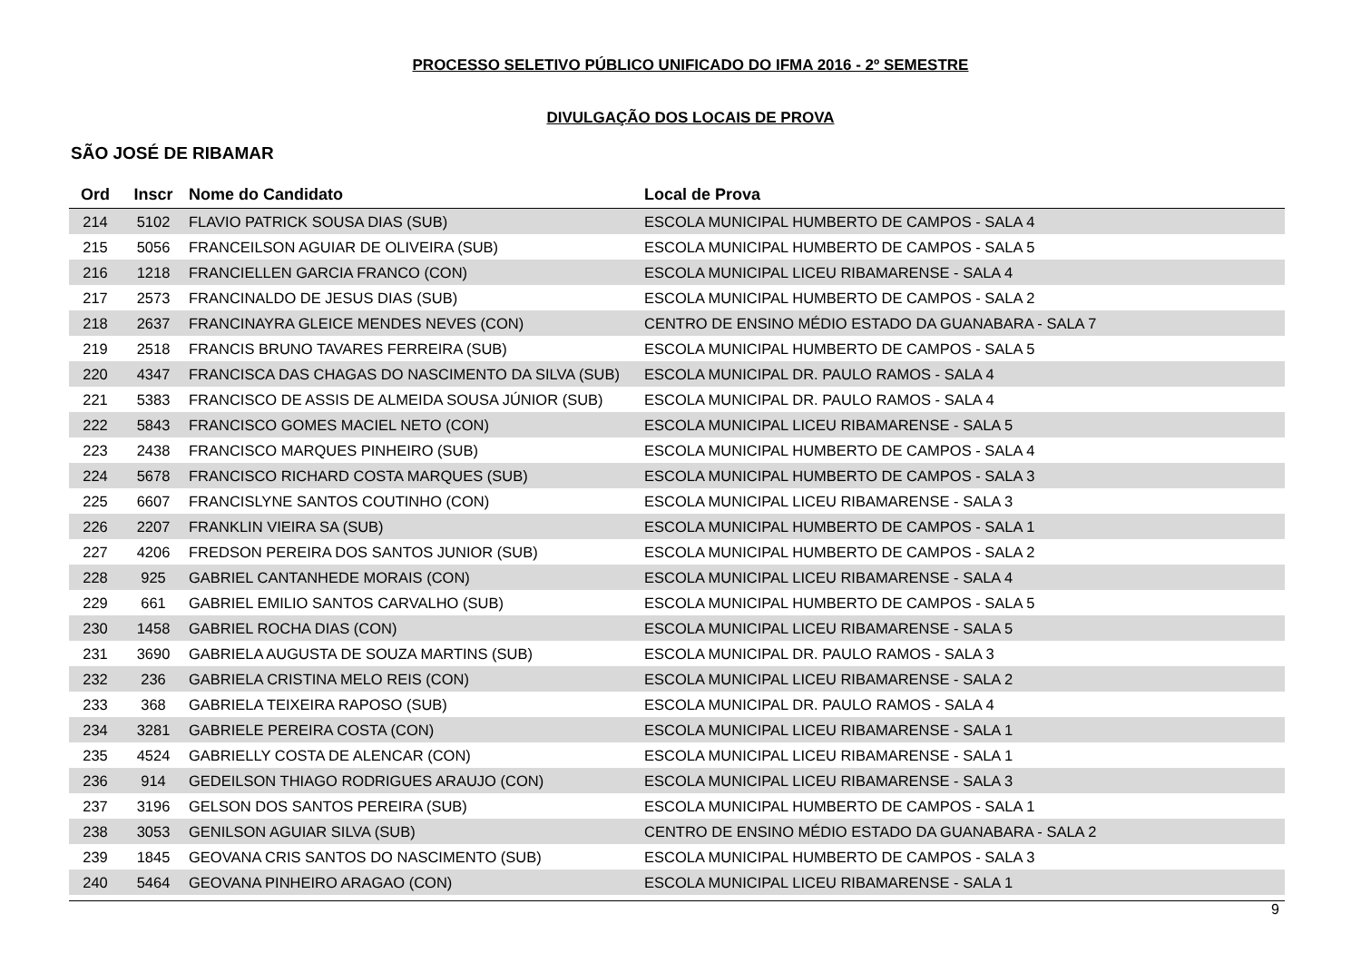PROCESSO SELETIVO PÚBLICO UNIFICADO DO IFMA 2016 - 2º SEMESTRE
DIVULGAÇÃO DOS LOCAIS DE PROVA
SÃO JOSÉ DE RIBAMAR
| Ord | Inscr | Nome do Candidato | Local de Prova |
| --- | --- | --- | --- |
| 214 | 5102 | FLAVIO PATRICK SOUSA DIAS (SUB) | ESCOLA MUNICIPAL HUMBERTO DE CAMPOS - SALA 4 |
| 215 | 5056 | FRANCEILSON AGUIAR DE OLIVEIRA (SUB) | ESCOLA MUNICIPAL HUMBERTO DE CAMPOS - SALA 5 |
| 216 | 1218 | FRANCIELLEN GARCIA FRANCO (CON) | ESCOLA MUNICIPAL LICEU RIBAMARENSE - SALA 4 |
| 217 | 2573 | FRANCINALDO DE JESUS DIAS (SUB) | ESCOLA MUNICIPAL HUMBERTO DE CAMPOS - SALA 2 |
| 218 | 2637 | FRANCINAYRA GLEICE MENDES NEVES (CON) | CENTRO DE ENSINO MÉDIO ESTADO DA GUANABARA - SALA 7 |
| 219 | 2518 | FRANCIS BRUNO TAVARES FERREIRA (SUB) | ESCOLA MUNICIPAL HUMBERTO DE CAMPOS - SALA 5 |
| 220 | 4347 | FRANCISCA DAS CHAGAS DO NASCIMENTO DA SILVA (SUB) | ESCOLA MUNICIPAL DR. PAULO RAMOS - SALA 4 |
| 221 | 5383 | FRANCISCO DE ASSIS DE ALMEIDA SOUSA JÚNIOR (SUB) | ESCOLA MUNICIPAL DR. PAULO RAMOS - SALA 4 |
| 222 | 5843 | FRANCISCO GOMES MACIEL NETO (CON) | ESCOLA MUNICIPAL LICEU RIBAMARENSE - SALA 5 |
| 223 | 2438 | FRANCISCO MARQUES PINHEIRO (SUB) | ESCOLA MUNICIPAL HUMBERTO DE CAMPOS - SALA 4 |
| 224 | 5678 | FRANCISCO RICHARD COSTA MARQUES (SUB) | ESCOLA MUNICIPAL HUMBERTO DE CAMPOS - SALA 3 |
| 225 | 6607 | FRANCISLYNE SANTOS COUTINHO (CON) | ESCOLA MUNICIPAL LICEU RIBAMARENSE - SALA 3 |
| 226 | 2207 | FRANKLIN VIEIRA SA (SUB) | ESCOLA MUNICIPAL HUMBERTO DE CAMPOS - SALA 1 |
| 227 | 4206 | FREDSON PEREIRA DOS SANTOS JUNIOR (SUB) | ESCOLA MUNICIPAL HUMBERTO DE CAMPOS - SALA 2 |
| 228 | 925 | GABRIEL CANTANHEDE MORAIS (CON) | ESCOLA MUNICIPAL LICEU RIBAMARENSE - SALA 4 |
| 229 | 661 | GABRIEL EMILIO SANTOS CARVALHO (SUB) | ESCOLA MUNICIPAL HUMBERTO DE CAMPOS - SALA 5 |
| 230 | 1458 | GABRIEL ROCHA DIAS (CON) | ESCOLA MUNICIPAL LICEU RIBAMARENSE - SALA 5 |
| 231 | 3690 | GABRIELA AUGUSTA DE SOUZA MARTINS (SUB) | ESCOLA MUNICIPAL DR. PAULO RAMOS - SALA 3 |
| 232 | 236 | GABRIELA CRISTINA MELO REIS (CON) | ESCOLA MUNICIPAL LICEU RIBAMARENSE - SALA 2 |
| 233 | 368 | GABRIELA TEIXEIRA RAPOSO (SUB) | ESCOLA MUNICIPAL DR. PAULO RAMOS - SALA 4 |
| 234 | 3281 | GABRIELE PEREIRA COSTA (CON) | ESCOLA MUNICIPAL LICEU RIBAMARENSE - SALA 1 |
| 235 | 4524 | GABRIELLY COSTA DE ALENCAR (CON) | ESCOLA MUNICIPAL LICEU RIBAMARENSE - SALA 1 |
| 236 | 914 | GEDEILSON THIAGO RODRIGUES ARAUJO (CON) | ESCOLA MUNICIPAL LICEU RIBAMARENSE - SALA 3 |
| 237 | 3196 | GELSON DOS SANTOS PEREIRA (SUB) | ESCOLA MUNICIPAL HUMBERTO DE CAMPOS - SALA 1 |
| 238 | 3053 | GENILSON AGUIAR SILVA (SUB) | CENTRO DE ENSINO MÉDIO ESTADO DA GUANABARA - SALA 2 |
| 239 | 1845 | GEOVANA CRIS SANTOS DO NASCIMENTO (SUB) | ESCOLA MUNICIPAL HUMBERTO DE CAMPOS - SALA 3 |
| 240 | 5464 | GEOVANA PINHEIRO ARAGAO (CON) | ESCOLA MUNICIPAL LICEU RIBAMARENSE - SALA 1 |
9